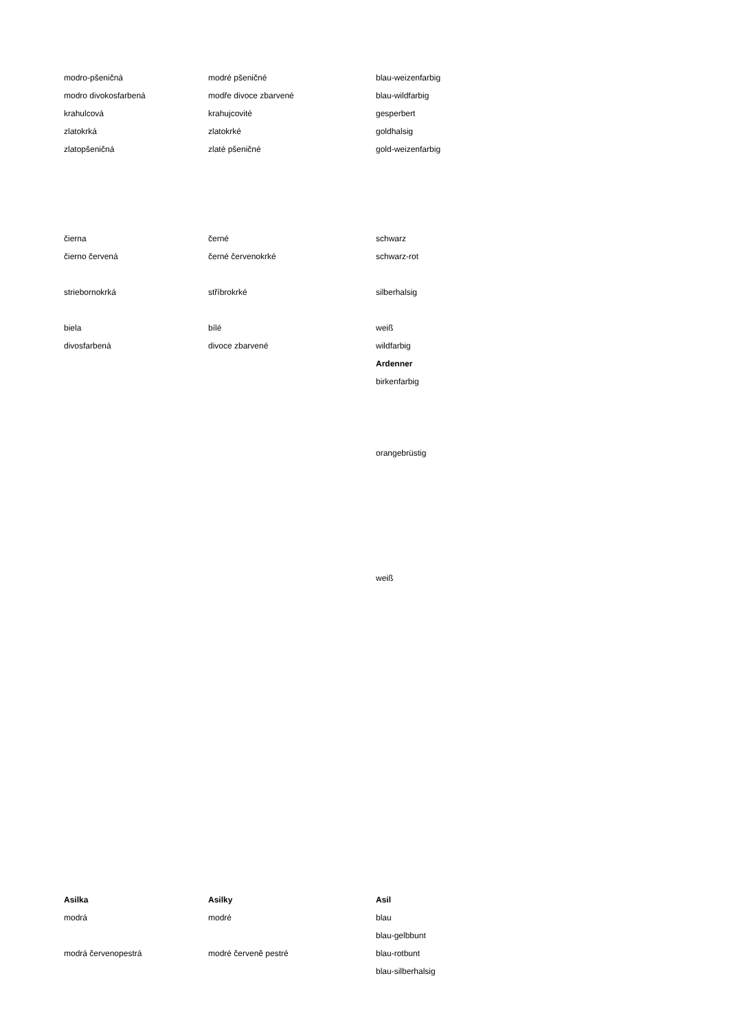| modro-pšeničná | modré pšeničné | blau-weizenfarbig |
| modro divokosfarbená | modře divoce zbarvené | blau-wildfarbig |
| krahulcová | krahujcovité | gesperbert |
| zlatokrká | zlatokrké | goldhalsig |
| zlatopšeničná | zlaté pšeničné | gold-weizenfarbig |
| čierna | černé | schwarz |
| čierno červená | černé červenokrké | schwarz-rot |
| striebornokrká | stříbrokrké | silberhalsig |
| biela | bílé | weiß |
| divosfarbená | divoce zbarvené | wildfarbig |
| | | Ardenner |
| | | birkenfarbig |
| | | orangebrüstig |
| | | weiß |
| Asilka | Asilky | Asil |
| modrá | modré | blau |
| | | blau-gelbbunt |
| modrá červenopestrá | modré červeně pestré | blau-rotbunt |
| | | blau-silberhalsig |